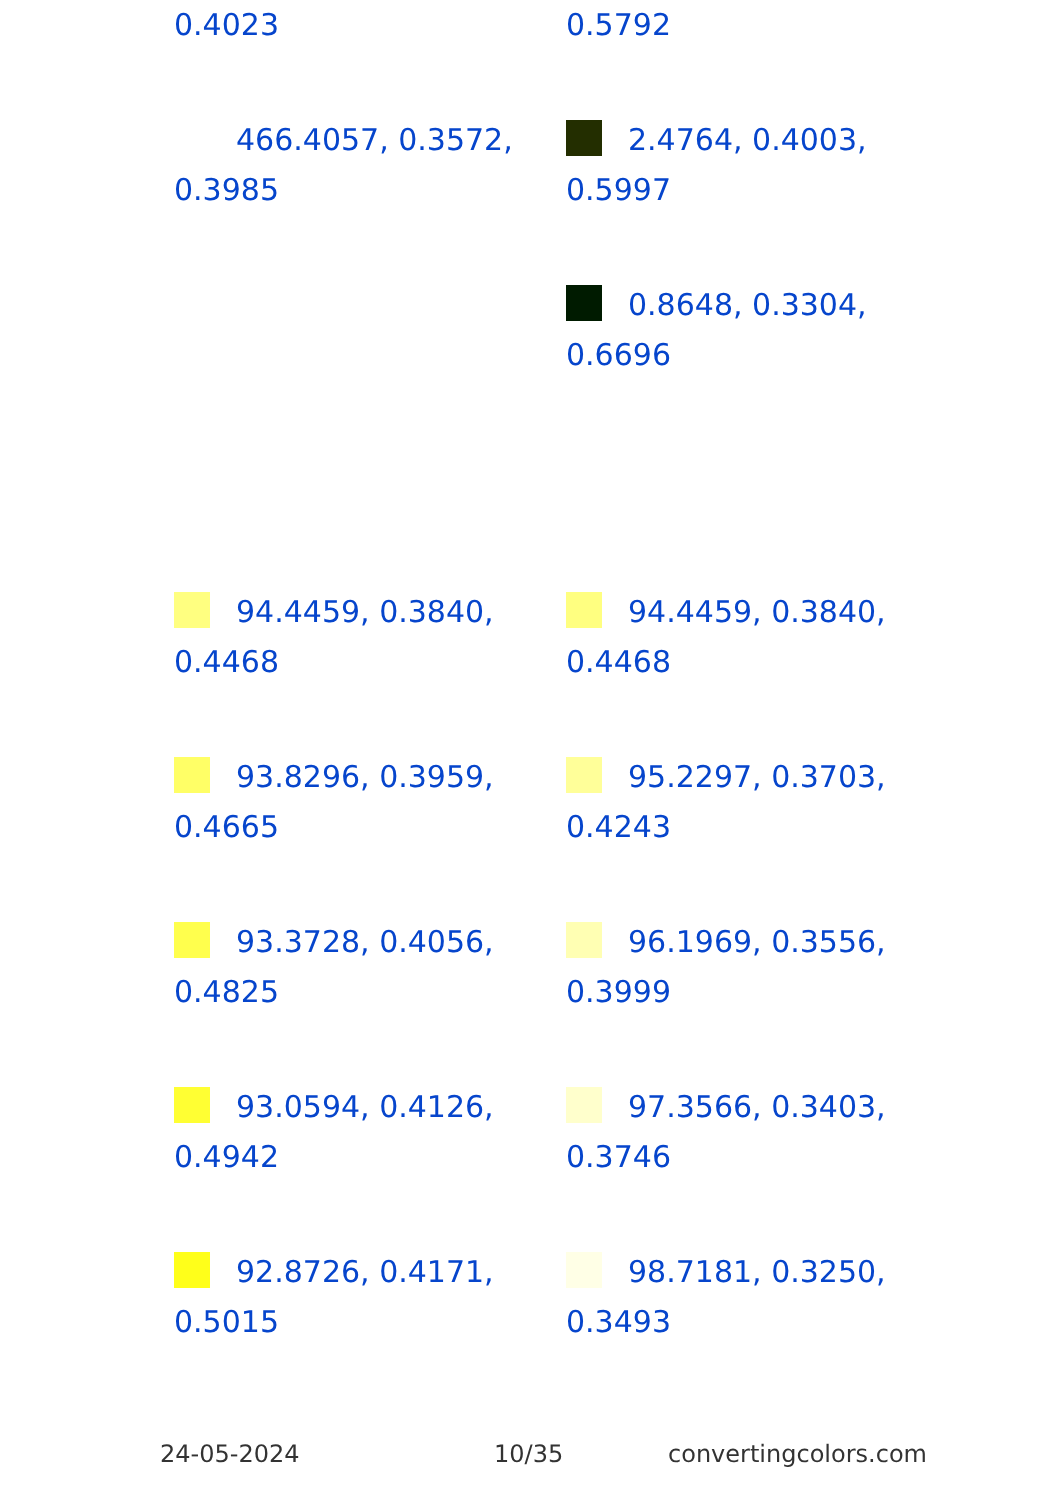0.4023 0.5792
466.4057, 0.3572, 0.3985
2.4764, 0.4003, 0.5997
0.8648, 0.3304, 0.6696
94.4459, 0.3840, 0.4468
94.4459, 0.3840, 0.4468
93.8296, 0.3959, 0.4665
95.2297, 0.3703, 0.4243
93.3728, 0.4056, 0.4825
96.1969, 0.3556, 0.3999
93.0594, 0.4126, 0.4942
97.3566, 0.3403, 0.3746
92.8726, 0.4171, 0.5015
98.7181, 0.3250, 0.3493
24-05-2024 10/35 convertingcolors.com